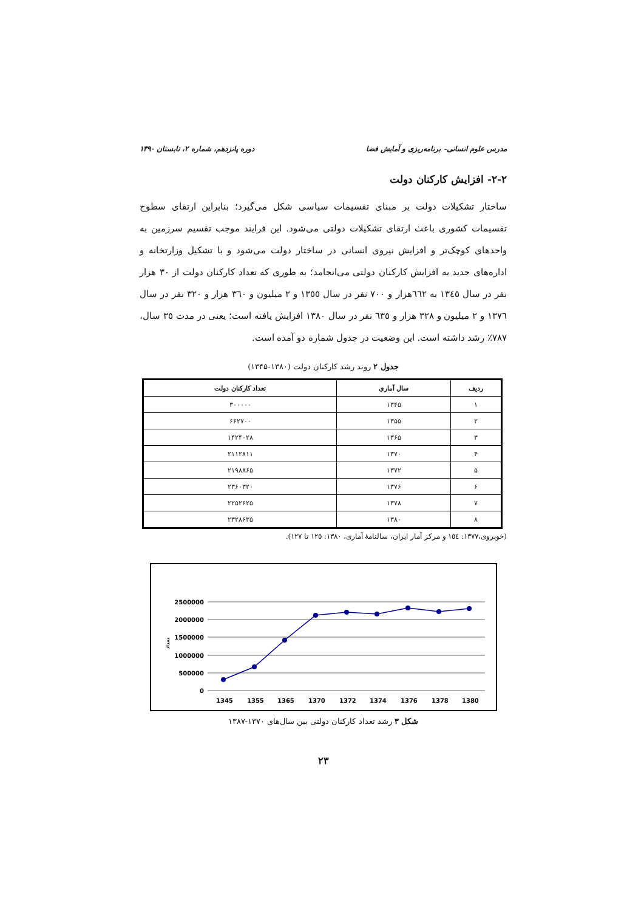مدرس علوم انسانی- برنامه‌ریزی و آمایش فضا دوره پانزدهم، شماره ۲، تابستان ۱۳۹۰
۲-۲- افزایش کارکنان دولت
ساختار تشکیلات دولت بر مبنای تقسیمات سیاسی شکل می‌گیرد؛ بنابراین ارتقای سطوح تقسیمات کشوری باعث ارتقای تشکیلات دولتی می‌شود. این فرایند موجب تقسیم سرزمین به واحدهای کوچک‌تر و افزایش نیروی انسانی در ساختار دولت می‌شود و با تشکیل وزارتخانه و اداره‌های جدید به افزایش کارکنان دولتی می‌انجامد؛ به طوری که تعداد کارکنان دولت از ۳۰ هزار نفر در سال ۱۳٤٥ به ٦٦٢هزار و ۷۰۰ نفر در سال ۱۳٥٥ و ۲ میلیون و ۳٦۰ هزار و ۳۲۰ نفر در سال ۱۳۷٦ و ۲ میلیون و ۳۲۸ هزار و ٦۳٥ نفر در سال ۱۳۸۰ افزایش یافته است؛ یعنی در مدت ۳٥ سال، ۷۸۷٪ رشد داشته است. این وضعیت در جدول شماره دو آمده است.
جدول ۲ روند رشد کارکنان دولت (۱۳۸۰-۱۳۴۵)
| ردیف | سال آماری | تعداد کارکنان دولت |
| --- | --- | --- |
| ۱ | ۱۳۴۵ | ۳۰۰۰۰۰ |
| ۲ | ۱۳۵۵ | ۶۶۲۷۰۰ |
| ۳ | ۱۳۶۵ | ۱۴۲۴۰۲۸ |
| ۴ | ۱۳۷۰ | ۲۱۱۲۸۱۱ |
| ۵ | ۱۳۷۲ | ۲۱۹۸۸۶۵ |
| ۶ | ۱۳۷۶ | ۲۳۶۰۳۲۰ |
| ۷ | ۱۳۷۸ | ۲۲۵۲۶۲۵ |
| ۸ | ۱۳۸۰ | ۲۳۲۸۶۳۵ |
(خوبروی،۱۳۷۷: ۱٥٤ و مرکز آمار ایران، سالنامهٔ آماری، ۱۳۸۰: ۱۲٥ تا ۱۲۷).
2500000
2000000
1500000
1000000
500000
0
تعداد
1345
1355
1365
1370
1372
1374
1376
1378
1380
شکل ۳ رشد تعداد کارکنان دولتی بین سال‌های ۱۳۷۰-۱۳۸۷
۲۳